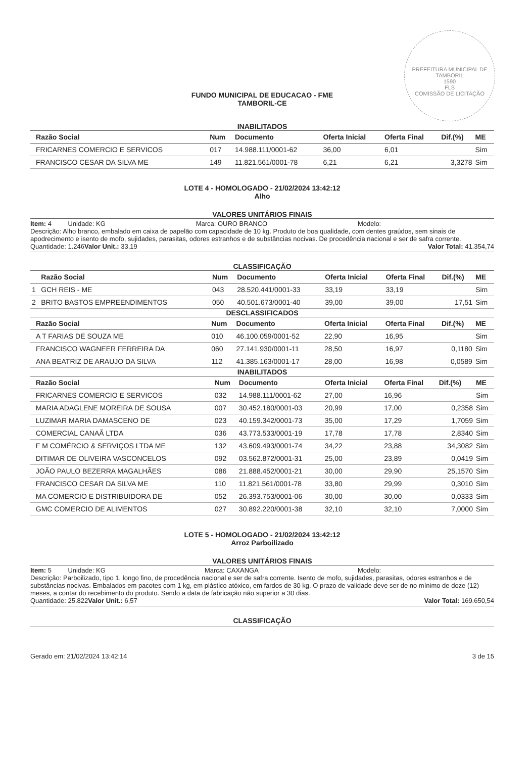PREFEITURA MUNICIPAL DE TAMBORIL
1590
FLS
COMISSÃO DE LICITAÇÃO
FUNDO MUNICIPAL DE EDUCACAO - FME
TAMBORIL-CE
INABILITADOS
| | Razão Social | Num | Documento | Oferta Inicial | Oferta Final | Dif.(%) | ME |
| --- | --- | --- | --- | --- | --- | --- | --- |
| | FRICARNES COMERCIO E SERVICOS | 017 | 14.988.111/0001-62 | 36,00 | 6,01 | | Sim |
| | FRANCISCO CESAR DA SILVA ME | 149 | 11.821.561/0001-78 | 6,21 | 6,21 | 3,3278 | Sim |
LOTE 4 - HOMOLOGADO - 21/02/2024 13:42:12
Alho
VALORES UNITÁRIOS FINAIS
Item: 4 Unidade: KG Marca: OURO BRANCO Modelo:
Descrição: Alho branco, embalado em caixa de papelão com capacidade de 10 kg. Produto de boa qualidade, com dentes graúdos, sem sinais de apodrecimento e isento de mofo, sujidades, parasitas, odores estranhos e de substâncias nocivas. De procedência nacional e ser de safra corrente.
Quantidade: 1.246 Valor Unit.: 33,19 Valor Total: 41.354,74
CLASSIFICAÇÃO
| | Razão Social | Num | Documento | Oferta Inicial | Oferta Final | Dif.(%) | ME |
| --- | --- | --- | --- | --- | --- | --- | --- |
| 1 | GCH REIS - ME | 043 | 28.520.441/0001-33 | 33,19 | 33,19 | | Sim |
| 2 | BRITO BASTOS EMPREENDIMENTOS | 050 | 40.501.673/0001-40 | 39,00 | 39,00 | 17,51 | Sim |
DESCLASSIFICADOS
| | Razão Social | Num | Documento | Oferta Inicial | Oferta Final | Dif.(%) | ME |
| --- | --- | --- | --- | --- | --- | --- | --- |
| | A T FARIAS DE SOUZA ME | 010 | 46.100.059/0001-52 | 22,90 | 16,95 | | Sim |
| | FRANCISCO WAGNEER FERREIRA DA | 060 | 27.141.930/0001-11 | 28,50 | 16,97 | 0,1180 | Sim |
| | ANA BEATRIZ DE ARAUJO DA SILVA | 112 | 41.385.163/0001-17 | 28,00 | 16,98 | 0,0589 | Sim |
INABILITADOS
| | Razão Social | Num | Documento | Oferta Inicial | Oferta Final | Dif.(%) | ME |
| --- | --- | --- | --- | --- | --- | --- | --- |
| | FRICARNES COMERCIO E SERVICOS | 032 | 14.988.111/0001-62 | 27,00 | 16,96 | | Sim |
| | MARIA ADAGLENE MOREIRA DE SOUSA | 007 | 30.452.180/0001-03 | 20,99 | 17,00 | 0,2358 | Sim |
| | LUZIMAR MARIA DAMASCENO DE | 023 | 40.159.342/0001-73 | 35,00 | 17,29 | 1,7059 | Sim |
| | COMERCIAL CANAÃ LTDA | 036 | 43.773.533/0001-19 | 17,78 | 17,78 | 2,8340 | Sim |
| | F M COMÉRCIO & SERVIÇOS LTDA ME | 132 | 43.609.493/0001-74 | 34,22 | 23,88 | 34,3082 | Sim |
| | DITIMAR DE OLIVEIRA VASCONCELOS | 092 | 03.562.872/0001-31 | 25,00 | 23,89 | 0,0419 | Sim |
| | JOÃO PAULO BEZERRA MAGALHÃES | 086 | 21.888.452/0001-21 | 30,00 | 29,90 | 25,1570 | Sim |
| | FRANCISCO CESAR DA SILVA ME | 110 | 11.821.561/0001-78 | 33,80 | 29,99 | 0,3010 | Sim |
| | MA COMERCIO E DISTRIBUIDORA DE | 052 | 26.393.753/0001-06 | 30,00 | 30,00 | 0,0333 | Sim |
| | GMC COMERCIO DE ALIMENTOS | 027 | 30.892.220/0001-38 | 32,10 | 32,10 | 7,0000 | Sim |
LOTE 5 - HOMOLOGADO - 21/02/2024 13:42:12
Arroz Parboilizado
VALORES UNITÁRIOS FINAIS
Item: 5 Unidade: KG Marca: CAXANGA Modelo:
Descrição: Parboilizado, tipo 1, longo fino, de procedência nacional e ser de safra corrente. Isento de mofo, sujidades, parasitas, odores estranhos e de substâncias nocivas. Embalados em pacotes com 1 kg, em plástico atóxico, em fardos de 30 kg. O prazo de validade deve ser de no mínimo de doze (12) meses, a contar do recebimento do produto. Sendo a data de fabricação não superior a 30 dias.
Quantidade: 25.822 Valor Unit.: 6,57 Valor Total: 169.650,54
CLASSIFICAÇÃO
Gerado em: 21/02/2024 13:42:14 3 de 15